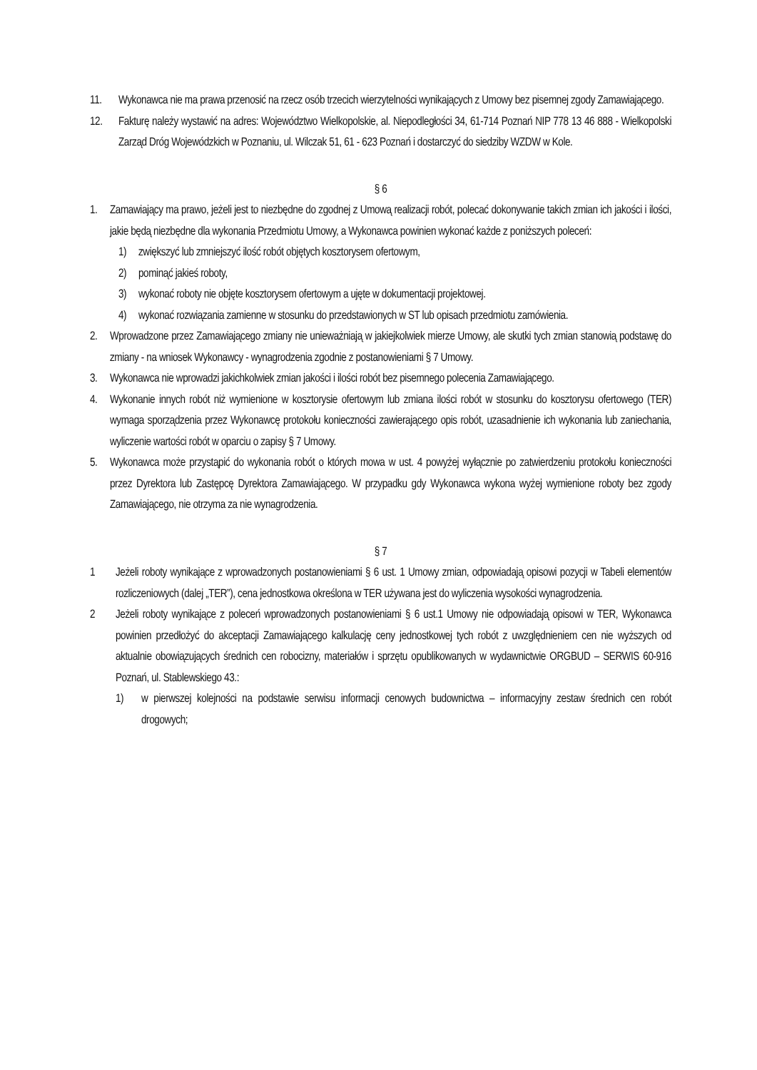11. Wykonawca nie ma prawa przenosić na rzecz osób trzecich wierzytelności wynikających z Umowy bez pisemnej zgody Zamawiającego.
12. Fakturę należy wystawić na adres: Województwo Wielkopolskie, al. Niepodległości 34, 61-714 Poznań NIP 778 13 46 888 - Wielkopolski Zarząd Dróg Wojewódzkich w Poznaniu, ul. Wilczak 51, 61 - 623 Poznań i dostarczyć do siedziby WZDW w Kole.
§ 6
1. Zamawiający ma prawo, jeżeli jest to niezbędne do zgodnej z Umową realizacji robót, polecać dokonywanie takich zmian ich jakości i ilości, jakie będą niezbędne dla wykonania Przedmiotu Umowy, a Wykonawca powinien wykonać każde z poniższych poleceń:
1) zwiększyć lub zmniejszyć ilość robót objętych kosztorysem ofertowym,
2) pominąć jakieś roboty,
3) wykonać roboty nie objęte kosztorysem ofertowym a ujęte w dokumentacji projektowej.
4) wykonać rozwiązania zamienne w stosunku do przedstawionych w ST lub opisach przedmiotu zamówienia.
2. Wprowadzone przez Zamawiającego zmiany nie unieważniają w jakiejkolwiek mierze Umowy, ale skutki tych zmian stanowią podstawę do zmiany - na wniosek Wykonawcy - wynagrodzenia zgodnie z postanowieniami § 7 Umowy.
3. Wykonawca nie wprowadzi jakichkolwiek zmian jakości i ilości robót bez pisemnego polecenia Zamawiającego.
4. Wykonanie innych robót niż wymienione w kosztorysie ofertowym lub zmiana ilości robót w stosunku do kosztorysu ofertowego (TER) wymaga sporządzenia przez Wykonawcę protokołu konieczności zawierającego opis robót, uzasadnienie ich wykonania lub zaniechania, wyliczenie wartości robót w oparciu o zapisy § 7 Umowy.
5. Wykonawca może przystąpić do wykonania robót o których mowa w ust. 4 powyżej wyłącznie po zatwierdzeniu protokołu konieczności przez Dyrektora lub Zastępcę Dyrektora Zamawiającego. W przypadku gdy Wykonawca wykona wyżej wymienione roboty bez zgody Zamawiającego, nie otrzyma za nie wynagrodzenia.
§ 7
1 Jeżeli roboty wynikające z wprowadzonych postanowieniami § 6 ust. 1 Umowy zmian, odpowiadają opisowi pozycji w Tabeli elementów rozliczeniowych (dalej „TER”), cena jednostkowa określona w TER używana jest do wyliczenia wysokości wynagrodzenia.
2 Jeżeli roboty wynikające z poleceń wprowadzonych postanowieniami § 6 ust.1 Umowy nie odpowiadają opisowi w TER, Wykonawca powinien przedłożyć do akceptacji Zamawiającego kalkulację ceny jednostkowej tych robót z uwzględnieniem cen nie wyższych od aktualnie obowiązujących średnich cen robocizny, materiałów i sprzętu opublikowanych w wydawnictwie ORGBUD – SERWIS 60-916 Poznań, ul. Stablewskiego 43.:
1) w pierwszej kolejności na podstawie serwisu informacji cenowych budownictwa – informacyjny zestaw średnich cen robót drogowych;